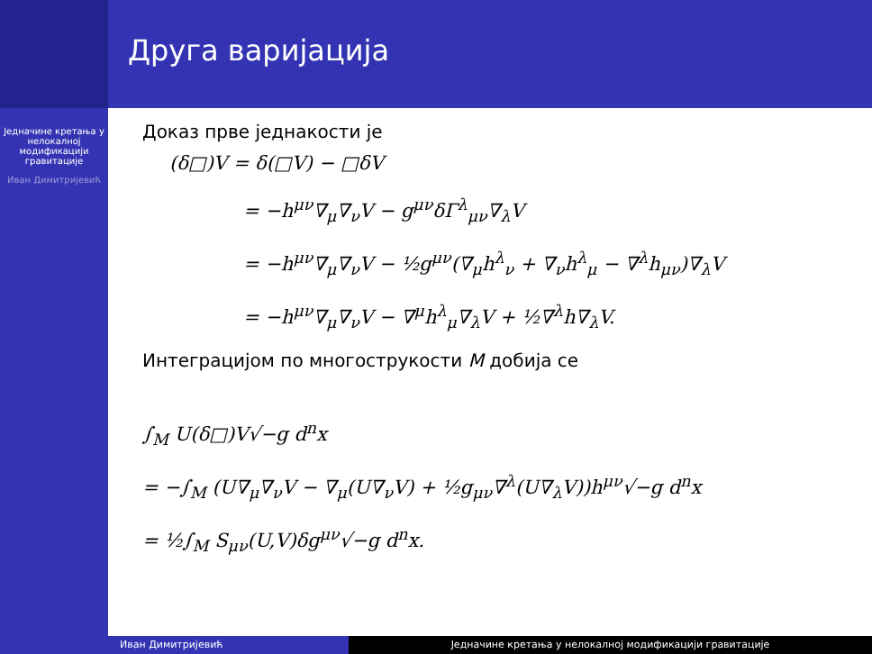Једначине кретања у нелокалној модификацији гравитације
Иван Димитријевић
Друга варијација
Доказ прве једнакости је
(δ□)V = δ(□V) − □δV
= −h<sup>μν</sup>∇<sub>μ</sub>∇<sub>ν</sub>V − g<sup>μν</sup>δΓ<sup>λ</sup><sub>μν</sub>∇<sub>λ</sub>V
= −h<sup>μν</sup>∇<sub>μ</sub>∇<sub>ν</sub>V − ½g<sup>μν</sup>(∇<sub>μ</sub>h<sup>λ</sup><sub>ν</sub> + ∇<sub>ν</sub>h<sup>λ</sup><sub>μ</sub> − ∇<sup>λ</sup>h<sub>μν</sub>)∇<sub>λ</sub>V
= −h<sup>μν</sup>∇<sub>μ</sub>∇<sub>ν</sub>V − ∇<sup>μ</sup>h<sup>λ</sup><sub>μ</sub>∇<sub>λ</sub>V + ½∇<sup>λ</sup>h∇<sub>λ</sub>V.
Интеграцијом по многострукости M добија се
∫<sub>M</sub> U(δ□)V√−g d<sup>n</sup>x
= −∫<sub>M</sub> (U∇<sub>μ</sub>∇<sub>ν</sub>V − ∇<sub>μ</sub>(U∇<sub>ν</sub>V) + ½g<sub>μν</sub>∇<sup>λ</sup>(U∇<sub>λ</sub>V))h<sup>μν</sup>√−g d<sup>n</sup>x
= ½∫<sub>M</sub> S<sub>μν</sub>(U,V)δg<sup>μν</sup>√−g d<sup>n</sup>x.
Иван Димитријевић Једначине кретања у нелокалној модификацији гравитације